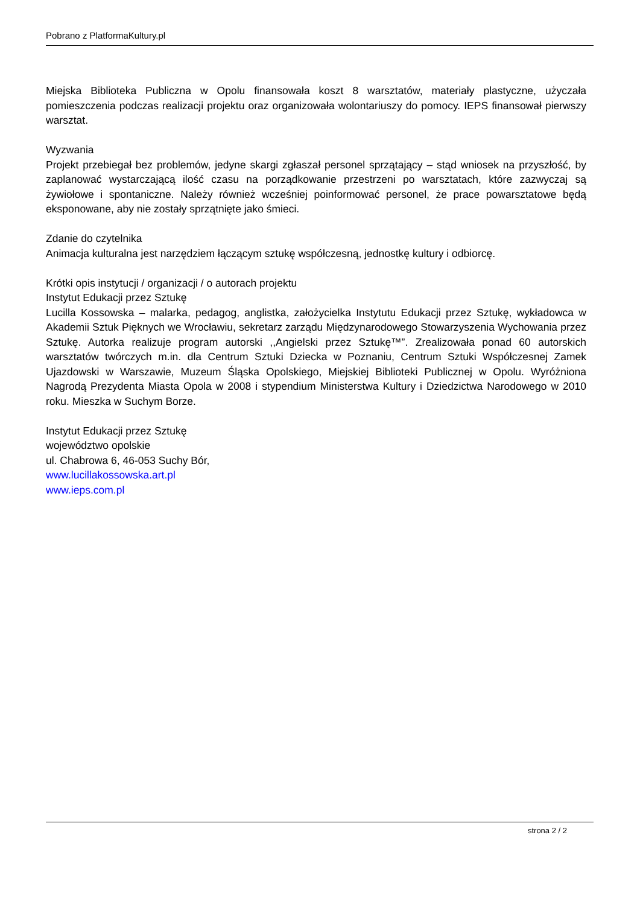Pobrano z PlatformaKultury.pl
Miejska Biblioteka Publiczna w Opolu finansowała koszt 8 warsztatów, materiały plastyczne, użyczała pomieszczenia podczas realizacji projektu oraz organizowała wolontariuszy do pomocy. IEPS finansował pierwszy warsztat.
Wyzwania
Projekt przebiegał bez problemów, jedyne skargi zgłaszał personel sprzątający – stąd wniosek na przyszłość, by zaplanować wystarczającą ilość czasu na porządkowanie przestrzeni po warsztatach, które zazwyczaj są żywiołowe i spontaniczne. Należy również wcześniej poinformować personel, że prace powarsztatowe będą eksponowane, aby nie zostały sprzątnięte jako śmieci.
Zdanie do czytelnika
Animacja kulturalna jest narzędziem łączącym sztukę współczesną, jednostkę kultury i odbiorcę.
Krótki opis instytucji / organizacji / o autorach projektu
Instytut Edukacji przez Sztukę
Lucilla Kossowska – malarka, pedagog, anglistka, założycielka Instytutu Edukacji przez Sztukę, wykładowca w Akademii Sztuk Pięknych we Wrocławiu, sekretarz zarządu Międzynarodowego Stowarzyszenia Wychowania przez Sztukę. Autorka realizuje program autorski ,,Angielski przez Sztukę™”. Zrealizowała ponad 60 autorskich warsztatów twórczych m.in. dla Centrum Sztuki Dziecka w Poznaniu, Centrum Sztuki Współczesnej Zamek Ujazdowski w Warszawie, Muzeum Śląska Opolskiego, Miejskiej Biblioteki Publicznej w Opolu. Wyróżniona Nagrodą Prezydenta Miasta Opola w 2008 i stypendium Ministerstwa Kultury i Dziedzictwa Narodowego w 2010 roku. Mieszka w Suchym Borze.
Instytut Edukacji przez Sztukę
województwo opolskie
ul. Chabrowa 6, 46-053 Suchy Bór,
www.lucillakossowska.art.pl
www.ieps.com.pl
strona 2 / 2